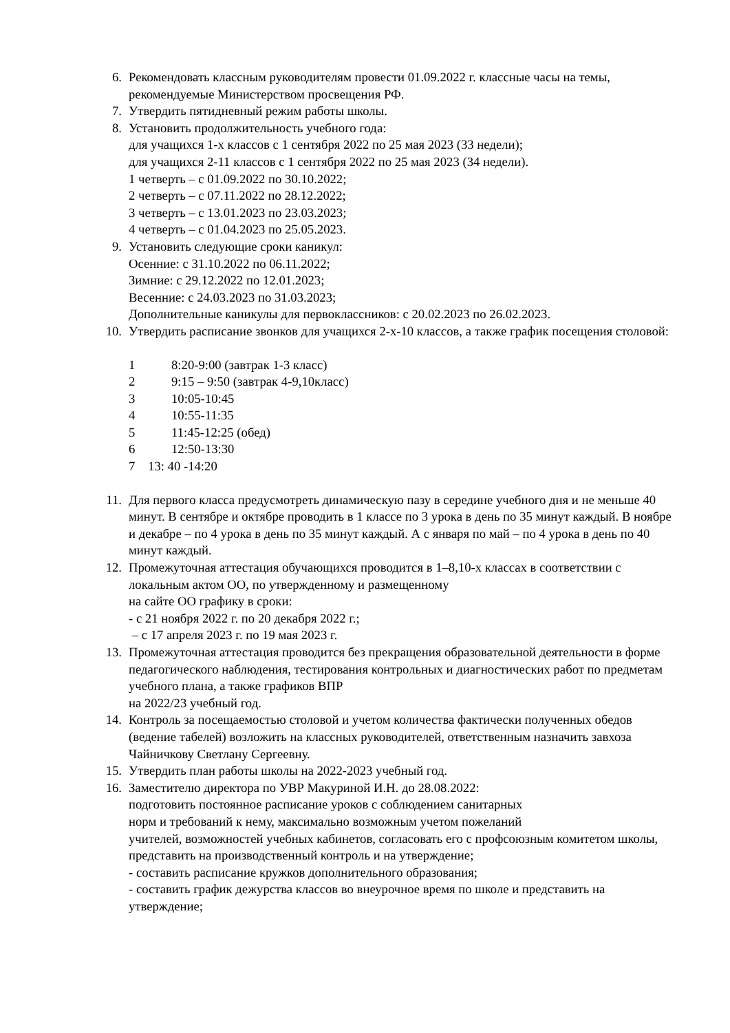6. Рекомендовать классным руководителям провести 01.09.2022 г. классные часы на темы, рекомендуемые Министерством просвещения РФ.
7. Утвердить пятидневный режим работы школы.
8. Установить продолжительность учебного года:
для учащихся 1-х классов с 1 сентября 2022 по 25 мая 2023 (33 недели);
для учащихся 2-11 классов с 1 сентября 2022 по 25 мая 2023 (34 недели).
1 четверть – с 01.09.2022 по 30.10.2022;
2 четверть – с 07.11.2022 по 28.12.2022;
3 четверть – с 13.01.2023 по 23.03.2023;
4 четверть – с 01.04.2023 по 25.05.2023.
9. Установить следующие сроки каникул:
Осенние: с 31.10.2022 по 06.11.2022;
Зимние: с 29.12.2022 по 12.01.2023;
Весенние: с 24.03.2023 по 31.03.2023;
Дополнительные каникулы для первоклассников: с 20.02.2023 по 26.02.2023.
10. Утвердить расписание звонков для учащихся 2-х-10 классов, а также график посещения столовой:
1 8:20-9:00 (завтрак 1-3 класс)
2 9:15 – 9:50 (завтрак 4-9,10класс)
3 10:05-10:45
4 10:55-11:35
5 11:45-12:25 (обед)
6 12:50-13:30
7 13: 40 -14:20
11. Для первого класса предусмотреть динамическую пазу в середине учебного дня и не меньше 40 минут. В сентябре и октябре проводить в 1 классе по 3 урока в день по 35 минут каждый. В ноябре и декабре – по 4 урока в день по 35 минут каждый. А с января по май – по 4 урока в день по 40 минут каждый.
12. Промежуточная аттестация обучающихся проводится в 1–8,10-х классах в соответствии с локальным актом ОО, по утвержденному и размещенному
на сайте ОО графику в сроки:
- с 21 ноября 2022 г. по 20 декабря 2022 г.;
– с 17 апреля 2023 г. по 19 мая 2023 г.
13. Промежуточная аттестация проводится без прекращения образовательной деятельности в форме педагогического наблюдения, тестирования контрольных и диагностических работ по предметам учебного плана, а также графиков ВПР
на 2022/23 учебный год.
14. Контроль за посещаемостью столовой и учетом количества фактически полученных обедов (ведение табелей) возложить на классных руководителей, ответственным назначить завхоза Чайничкову Светлану Сергеевну.
15. Утвердить план работы школы на 2022-2023 учебный год.
16. Заместителю директора по УВР Макуриной И.Н. до 28.08.2022:
подготовить постоянное расписание уроков с соблюдением санитарных
норм и требований к нему, максимально возможным учетом пожеланий
учителей, возможностей учебных кабинетов, согласовать его с профсоюзным комитетом школы, представить на производственный контроль и на утверждение;
- составить расписание кружков дополнительного образования;
- составить график дежурства классов во внеурочное время по школе и представить на утверждение;